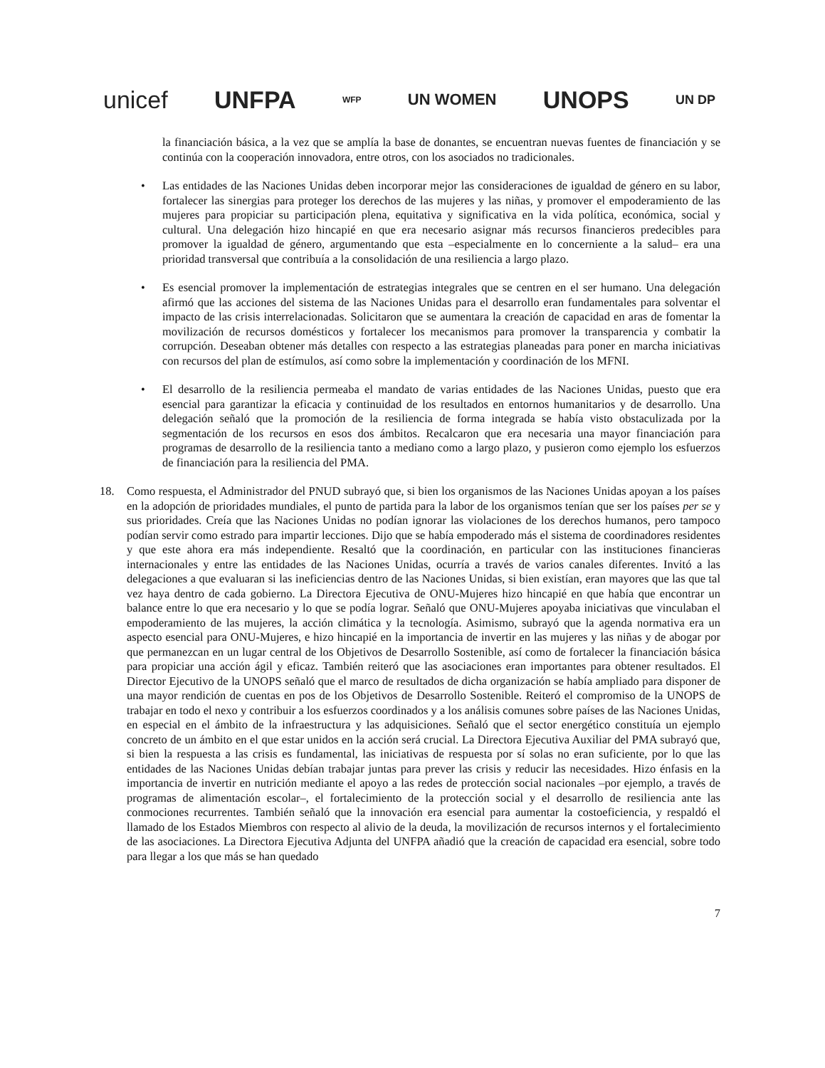unicef UNFPA WFP UN WOMEN UNOPS UN DP
la financiación básica, a la vez que se amplía la base de donantes, se encuentran nuevas fuentes de financiación y se continúa con la cooperación innovadora, entre otros, con los asociados no tradicionales.
• Las entidades de las Naciones Unidas deben incorporar mejor las consideraciones de igualdad de género en su labor, fortalecer las sinergias para proteger los derechos de las mujeres y las niñas, y promover el empoderamiento de las mujeres para propiciar su participación plena, equitativa y significativa en la vida política, económica, social y cultural. Una delegación hizo hincapié en que era necesario asignar más recursos financieros predecibles para promover la igualdad de género, argumentando que esta –especialmente en lo concerniente a la salud– era una prioridad transversal que contribuía a la consolidación de una resiliencia a largo plazo.
• Es esencial promover la implementación de estrategias integrales que se centren en el ser humano. Una delegación afirmó que las acciones del sistema de las Naciones Unidas para el desarrollo eran fundamentales para solventar el impacto de las crisis interrelacionadas. Solicitaron que se aumentara la creación de capacidad en aras de fomentar la movilización de recursos domésticos y fortalecer los mecanismos para promover la transparencia y combatir la corrupción. Deseaban obtener más detalles con respecto a las estrategias planeadas para poner en marcha iniciativas con recursos del plan de estímulos, así como sobre la implementación y coordinación de los MFNI.
• El desarrollo de la resiliencia permeaba el mandato de varias entidades de las Naciones Unidas, puesto que era esencial para garantizar la eficacia y continuidad de los resultados en entornos humanitarios y de desarrollo. Una delegación señaló que la promoción de la resiliencia de forma integrada se había visto obstaculizada por la segmentación de los recursos en esos dos ámbitos. Recalcaron que era necesaria una mayor financiación para programas de desarrollo de la resiliencia tanto a mediano como a largo plazo, y pusieron como ejemplo los esfuerzos de financiación para la resiliencia del PMA.
18. Como respuesta, el Administrador del PNUD subrayó que, si bien los organismos de las Naciones Unidas apoyan a los países en la adopción de prioridades mundiales, el punto de partida para la labor de los organismos tenían que ser los países per se y sus prioridades. Creía que las Naciones Unidas no podían ignorar las violaciones de los derechos humanos, pero tampoco podían servir como estrado para impartir lecciones. Dijo que se había empoderado más el sistema de coordinadores residentes y que este ahora era más independiente. Resaltó que la coordinación, en particular con las instituciones financieras internacionales y entre las entidades de las Naciones Unidas, ocurría a través de varios canales diferentes. Invitó a las delegaciones a que evaluaran si las ineficiencias dentro de las Naciones Unidas, si bien existían, eran mayores que las que tal vez haya dentro de cada gobierno. La Directora Ejecutiva de ONU-Mujeres hizo hincapié en que había que encontrar un balance entre lo que era necesario y lo que se podía lograr. Señaló que ONU-Mujeres apoyaba iniciativas que vinculaban el empoderamiento de las mujeres, la acción climática y la tecnología. Asimismo, subrayó que la agenda normativa era un aspecto esencial para ONU-Mujeres, e hizo hincapié en la importancia de invertir en las mujeres y las niñas y de abogar por que permanezcan en un lugar central de los Objetivos de Desarrollo Sostenible, así como de fortalecer la financiación básica para propiciar una acción ágil y eficaz. También reiteró que las asociaciones eran importantes para obtener resultados. El Director Ejecutivo de la UNOPS señaló que el marco de resultados de dicha organización se había ampliado para disponer de una mayor rendición de cuentas en pos de los Objetivos de Desarrollo Sostenible. Reiteró el compromiso de la UNOPS de trabajar en todo el nexo y contribuir a los esfuerzos coordinados y a los análisis comunes sobre países de las Naciones Unidas, en especial en el ámbito de la infraestructura y las adquisiciones. Señaló que el sector energético constituía un ejemplo concreto de un ámbito en el que estar unidos en la acción será crucial. La Directora Ejecutiva Auxiliar del PMA subrayó que, si bien la respuesta a las crisis es fundamental, las iniciativas de respuesta por sí solas no eran suficiente, por lo que las entidades de las Naciones Unidas debían trabajar juntas para prever las crisis y reducir las necesidades. Hizo énfasis en la importancia de invertir en nutrición mediante el apoyo a las redes de protección social nacionales –por ejemplo, a través de programas de alimentación escolar–, el fortalecimiento de la protección social y el desarrollo de resiliencia ante las conmociones recurrentes. También señaló que la innovación era esencial para aumentar la costoeficiencia, y respaldó el llamado de los Estados Miembros con respecto al alivio de la deuda, la movilización de recursos internos y el fortalecimiento de las asociaciones. La Directora Ejecutiva Adjunta del UNFPA añadió que la creación de capacidad era esencial, sobre todo para llegar a los que más se han quedado
7